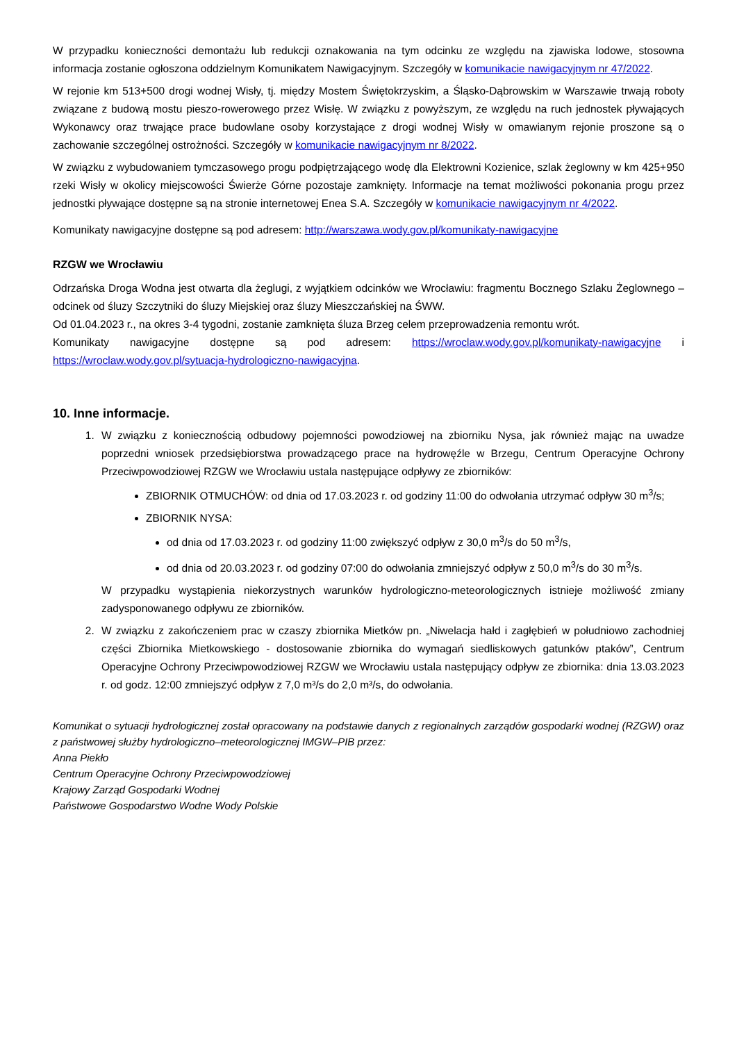W przypadku konieczności demontażu lub redukcji oznakowania na tym odcinku ze względu na zjawiska lodowe, stosowna informacja zostanie ogłoszona oddzielnym Komunikatem Nawigacyjnym. Szczegóły w komunikacie nawigacyjnym nr 47/2022.
W rejonie km 513+500 drogi wodnej Wisły, tj. między Mostem Świętokrzyskim, a Śląsko-Dąbrowskim w Warszawie trwają roboty związane z budową mostu pieszo-rowerowego przez Wisłę. W związku z powyższym, ze względu na ruch jednostek pływających Wykonawcy oraz trwające prace budowlane osoby korzystające z drogi wodnej Wisły w omawianym rejonie proszone są o zachowanie szczególnej ostrożności. Szczegóły w komunikacie nawigacyjnym nr 8/2022.
W związku z wybudowaniem tymczasowego progu podpiętrzającego wodę dla Elektrowni Kozienice, szlak żeglowny w km 425+950 rzeki Wisły w okolicy miejscowości Świerże Górne pozostaje zamknięty. Informacje na temat możliwości pokonania progu przez jednostki pływające dostępne są na stronie internetowej Enea S.A. Szczegóły w komunikacie nawigacyjnym nr 4/2022.
Komunikaty nawigacyjne dostępne są pod adresem: http://warszawa.wody.gov.pl/komunikaty-nawigacyjne
RZGW we Wrocławiu
Odrzańska Droga Wodna jest otwarta dla żeglugi, z wyjątkiem odcinków we Wrocławiu: fragmentu Bocznego Szlaku Żeglownego – odcinek od śluzy Szczytniki do śluzy Miejskiej oraz śluzy Mieszczańskiej na ŚWW.
Od 01.04.2023 r., na okres 3-4 tygodni, zostanie zamknięta śluza Brzeg celem przeprowadzenia remontu wrót.
Komunikaty nawigacyjne dostępne są pod adresem: https://wroclaw.wody.gov.pl/komunikaty-nawigacyjne i https://wroclaw.wody.gov.pl/sytuacja-hydrologiczno-nawigacyjna.
10. Inne informacje.
1. W związku z koniecznością odbudowy pojemności powodziowej na zbiorniku Nysa, jak również mając na uwadze poprzedni wniosek przedsiębiorstwa prowadzącego prace na hydrowęźle w Brzegu, Centrum Operacyjne Ochrony Przeciwpowodziowej RZGW we Wrocławiu ustala następujące odpływy ze zbiorników:
ZBIORNIK OTMUCHÓW: od dnia od 17.03.2023 r. od godziny 11:00 do odwołania utrzymać odpływ 30 m<sup>3</sup>/s;
ZBIORNIK NYSA:
od dnia od 17.03.2023 r. od godziny 11:00 zwiększyć odpływ z 30,0 m<sup>3</sup>/s do 50 m<sup>3</sup>/s,
od dnia od 20.03.2023 r. od godziny 07:00 do odwołania zmniejszyć odpływ z 50,0 m<sup>3</sup>/s do 30 m<sup>3</sup>/s.
W przypadku wystąpienia niekorzystnych warunków hydrologiczno-meteorologicznych istnieje możliwość zmiany zadysponowanego odpływu ze zbiorników.
2. W związku z zakończeniem prac w czaszy zbiornika Mietków pn. „Niwelacja hałd i zagłębień w południowo zachodniej części Zbiornika Mietkowskiego - dostosowanie zbiornika do wymagań siedliskowych gatunków ptaków”, Centrum Operacyjne Ochrony Przeciwpowodziowej RZGW we Wrocławiu ustala następujący odpływ ze zbiornika: dnia 13.03.2023 r. od godz. 12:00 zmniejszyć odpływ z 7,0 m³/s do 2,0 m³/s, do odwołania.
Komunikat o sytuacji hydrologicznej został opracowany na podstawie danych z regionalnych zarządów gospodarki wodnej (RZGW) oraz z państwowej służby hydrologiczno–meteorologicznej IMGW–PIB przez:
Anna Piekło
Centrum Operacyjne Ochrony Przeciwpowodziowej
Krajowy Zarząd Gospodarki Wodnej
Państwowe Gospodarstwo Wodne Wody Polskie